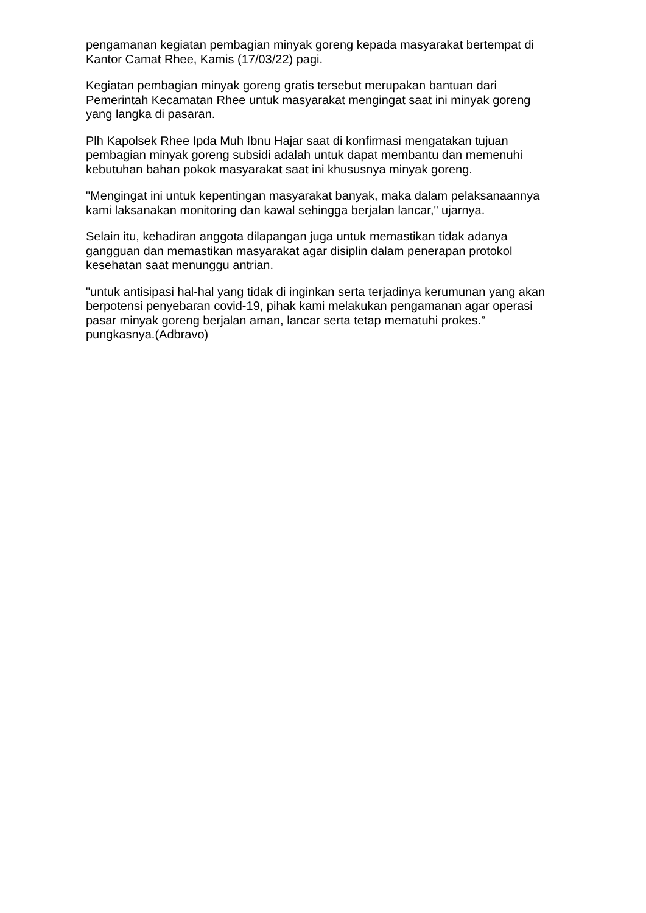pengamanan kegiatan pembagian minyak goreng kepada masyarakat bertempat di Kantor Camat Rhee, Kamis (17/03/22) pagi.
Kegiatan pembagian minyak goreng gratis tersebut merupakan bantuan dari Pemerintah Kecamatan Rhee untuk masyarakat mengingat saat ini minyak goreng yang langka di pasaran.
Plh Kapolsek Rhee Ipda Muh Ibnu Hajar saat di konfirmasi mengatakan tujuan pembagian minyak goreng subsidi adalah untuk dapat membantu dan memenuhi kebutuhan bahan pokok masyarakat saat ini khususnya minyak goreng.
"Mengingat ini untuk kepentingan masyarakat banyak, maka dalam pelaksanaannya kami laksanakan monitoring dan kawal sehingga berjalan lancar," ujarnya.
Selain itu, kehadiran anggota dilapangan juga untuk memastikan tidak adanya gangguan dan memastikan masyarakat agar disiplin dalam penerapan protokol kesehatan saat menunggu antrian.
"untuk antisipasi hal-hal yang tidak di inginkan serta terjadinya kerumunan yang akan berpotensi penyebaran covid-19, pihak kami melakukan pengamanan agar operasi pasar minyak goreng berjalan aman, lancar serta tetap mematuhi prokes.” pungkasnya.(Adbravo)